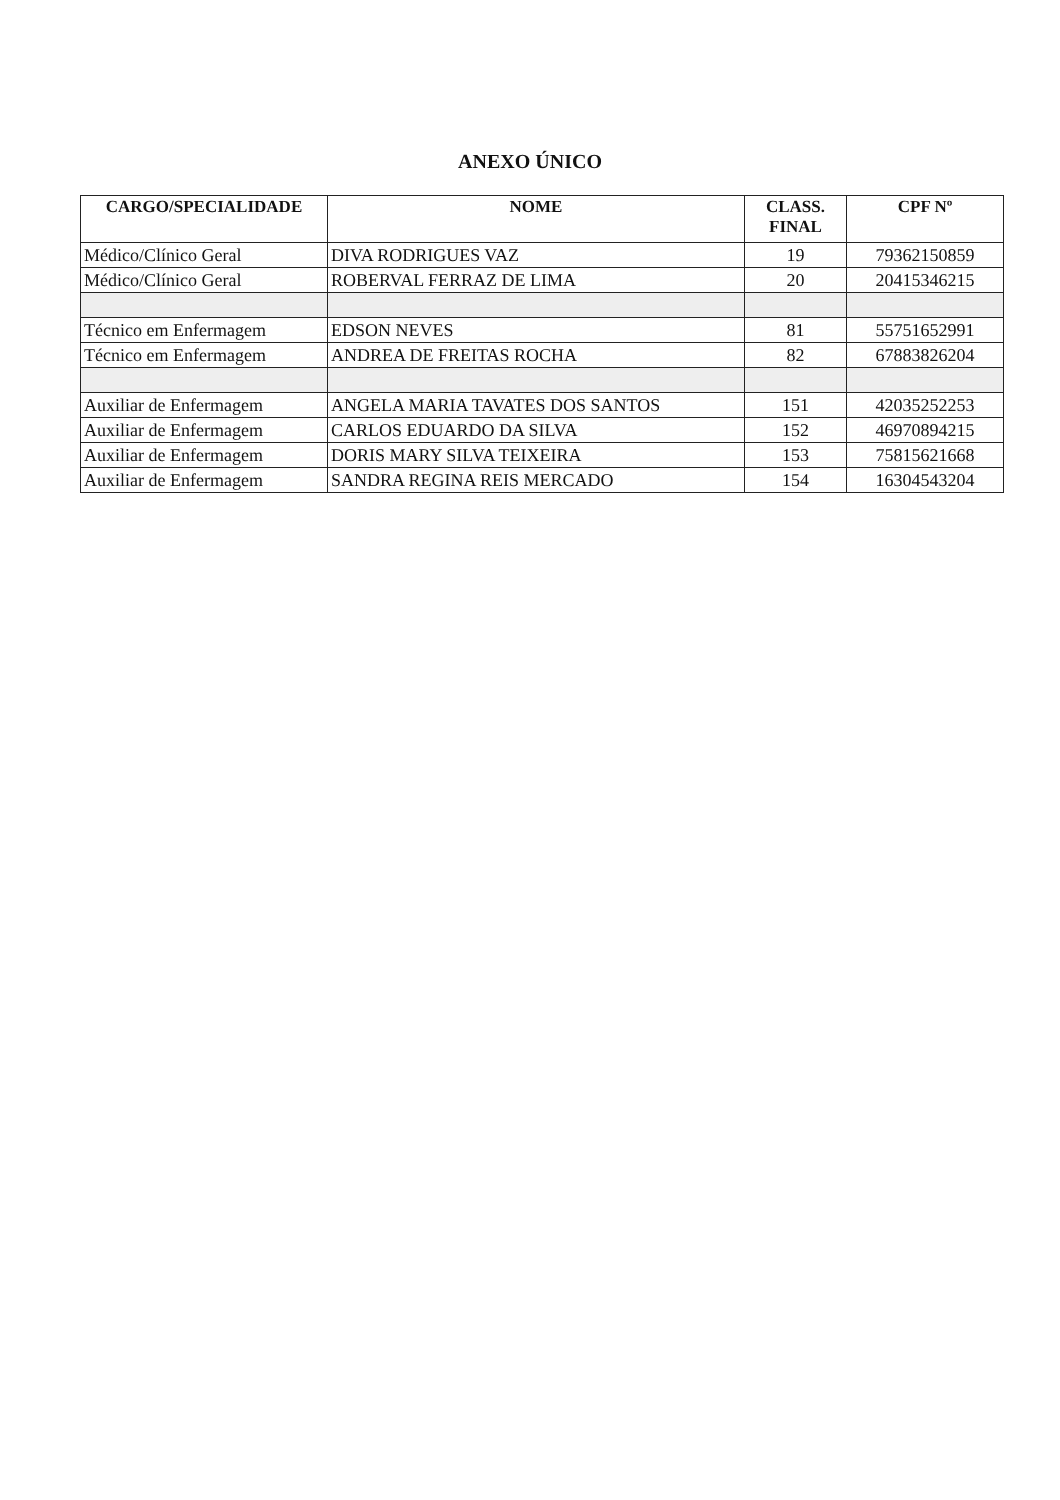ANEXO ÚNICO
| CARGO/SPECIALIDADE | NOME | CLASS. FINAL | CPF Nº |
| --- | --- | --- | --- |
| Médico/Clínico Geral | DIVA RODRIGUES VAZ | 19 | 79362150859 |
| Médico/Clínico Geral | ROBERVAL FERRAZ DE LIMA | 20 | 20415346215 |
| Técnico em Enfermagem | EDSON NEVES | 81 | 55751652991 |
| Técnico em Enfermagem | ANDREA DE FREITAS ROCHA | 82 | 67883826204 |
| Auxiliar de Enfermagem | ANGELA MARIA TAVATES DOS SANTOS | 151 | 42035252253 |
| Auxiliar de Enfermagem | CARLOS EDUARDO DA SILVA | 152 | 46970894215 |
| Auxiliar de Enfermagem | DORIS MARY SILVA TEIXEIRA | 153 | 75815621668 |
| Auxiliar de Enfermagem | SANDRA REGINA REIS MERCADO | 154 | 16304543204 |